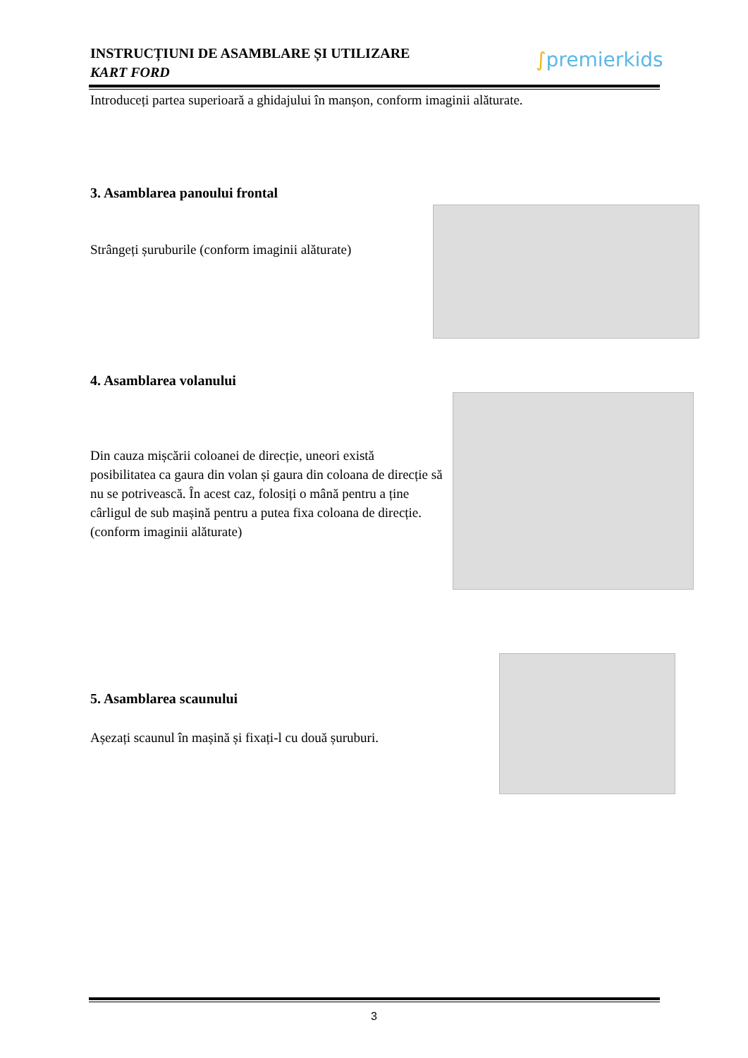INSTRUCȚIUNI DE ASAMBLARE ȘI UTILIZARE
KART FORD
∫premierkids
Introduceți partea superioară a ghidajului în manșon, conform imaginii alăturate.
3. Asamblarea panoului frontal
Strângeți șuruburile (conform imaginii alăturate)
4. Asamblarea volanului
Din cauza mișcării coloanei de direcție, uneori există posibilitatea ca gaura din volan și gaura din coloana de direcție să nu se potrivească. În acest caz, folosiți o mână pentru a ține cârligul de sub mașină pentru a putea fixa coloana de direcție. (conform imaginii alăturate)
5. Asamblarea scaunului
Așezați scaunul în mașină și fixați-l cu două șuruburi.
3